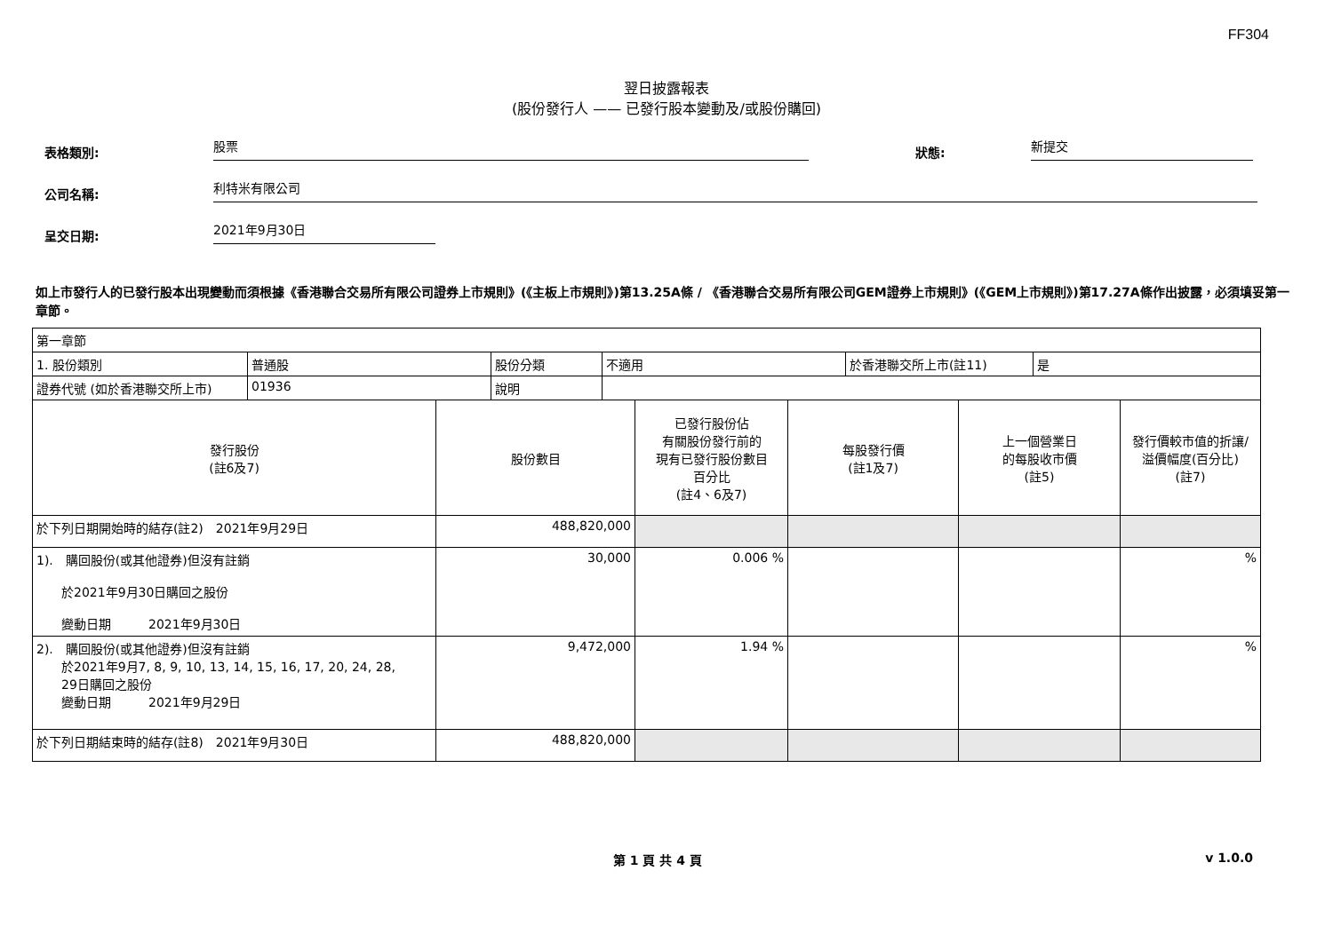FF304
翌日披露報表
(股份發行人 —— 已發行股本變動及/或股份購回)
表格類別:
股票
狀態:
新提交
公司名稱:
利特米有限公司
呈交日期:
2021年9月30日
如上市發行人的已發行股本出現變動而須根據《香港聯合交易所有限公司證券上市規則》(《主板上市規則》)第13.25A條 / 《香港聯合交易所有限公司GEM證券上市規則》(《GEM上市規則》)第17.27A條作出披露，必須填妥第一章節。
| 第一章節 | | | | | |
| / 1. 股份類別 / 普通股 / 股份分類 / 不適用 / 於香港聯交所上市(註11) / 是 / / 證券代號 (如於香港聯交所上市) / 01936 / 說明 / / / / | | | | | |
| 發行股份 (註6及7) | 股份數目 | 已發行股份佔 有關股份發行前的 現有已發行股份數目 百分比 (註4、6及7) | 每股發行價 (註1及7) | 上一個營業日 的每股收市價 (註5) | 發行價較市值的折讓/ 溢價幅度(百分比) (註7) |
| 於下列日期開始時的結存(註2) 2021年9月29日 | 488,820,000 | | | | |
| 1). 購回股份(或其他證券)但沒有註銷 於2021年9月30日購回之股份 變動日期 2021年9月30日 | 30,000 | 0.006 % | | | % |
| 2). 購回股份(或其他證券)但沒有註銷 於2021年9月7, 8, 9, 10, 13, 14, 15, 16, 17, 20, 24, 28, 29日購回之股份 變動日期 2021年9月29日 | 9,472,000 | 1.94 % | | | % |
| 於下列日期結束時的結存(註8) 2021年9月30日 | 488,820,000 | | | | |
第 1 頁 共 4 頁 v 1.0.0